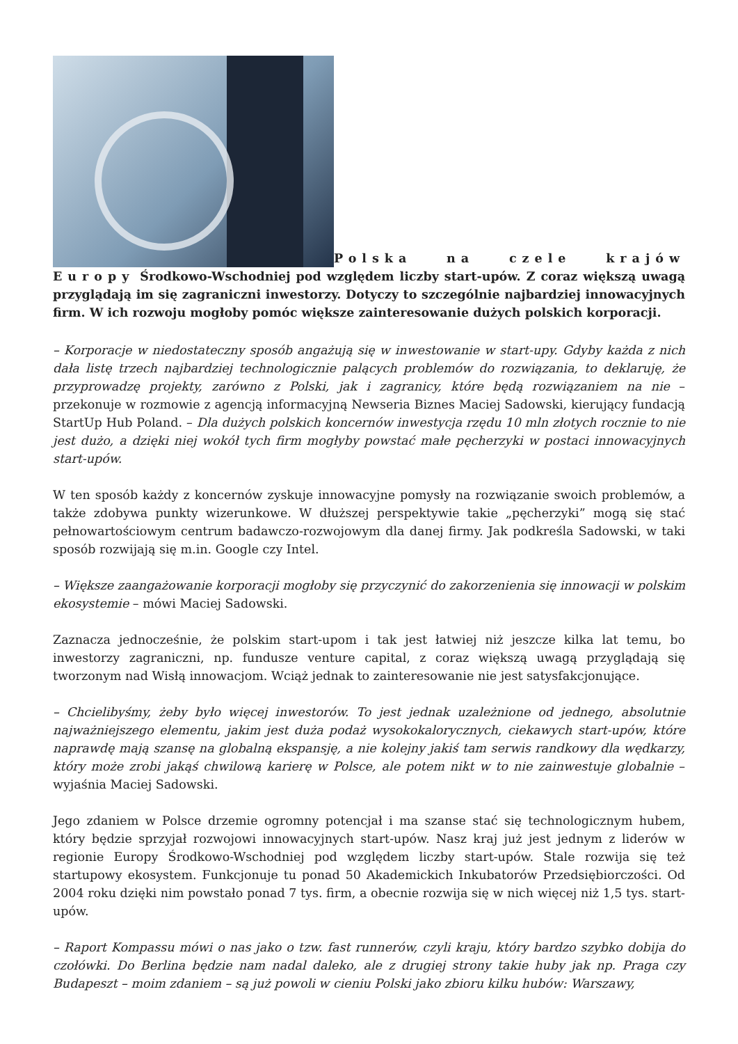Polska na czele krajów Europy Środkowo-Wschodniej pod względem liczby start-upów. Z coraz większą uwagą przyglądają im się zagraniczni inwestorzy. Dotyczy to szczególnie najbardziej innowacyjnych firm. W ich rozwoju mogłoby pomóc większe zainteresowanie dużych polskich korporacji.
– Korporacje w niedostateczny sposób angażują się w inwestowanie w start-upy. Gdyby każda z nich dała listę trzech najbardziej technologicznie palących problemów do rozwiązania, to deklaruję, że przyprowadzę projekty, zarówno z Polski, jak i zagranicy, które będą rozwiązaniem na nie – przekonuje w rozmowie z agencją informacyjną Newseria Biznes Maciej Sadowski, kierujący fundacją StartUp Hub Poland. – Dla dużych polskich koncernów inwestycja rzędu 10 mln złotych rocznie to nie jest dużo, a dzięki niej wokół tych firm mogłyby powstać małe pęcherzyki w postaci innowacyjnych start-upów.
W ten sposób każdy z koncernów zyskuje innowacyjne pomysły na rozwiązanie swoich problemów, a także zdobywa punkty wizerunkowe. W dłuższej perspektywie takie „pęcherzyki” mogą się stać pełnowartościowym centrum badawczo-rozwojowym dla danej firmy. Jak podkreśla Sadowski, w taki sposób rozwijają się m.in. Google czy Intel.
– Większe zaangażowanie korporacji mogłoby się przyczynić do zakorzenienia się innowacji w polskim ekosystemie – mówi Maciej Sadowski.
Zaznacza jednocześnie, że polskim start-upom i tak jest łatwiej niż jeszcze kilka lat temu, bo inwestorzy zagraniczni, np. fundusze venture capital, z coraz większą uwagą przyglądają się tworzonym nad Wisłą innowacjom. Wciąż jednak to zainteresowanie nie jest satysfakcjonujące.
– Chcielibyśmy, żeby było więcej inwestorów. To jest jednak uzależnione od jednego, absolutnie najważniejszego elementu, jakim jest duża podaż wysokokalorycznych, ciekawych start-upów, które naprawdę mają szansę na globalną ekspansję, a nie kolejny jakiś tam serwis randkowy dla wędkarzy, który może zrobi jakąś chwilową karierę w Polsce, ale potem nikt w to nie zainwestuje globalnie – wyjaśnia Maciej Sadowski.
Jego zdaniem w Polsce drzemie ogromny potencjał i ma szanse stać się technologicznym hubem, który będzie sprzyjał rozwojowi innowacyjnych start-upów. Nasz kraj już jest jednym z liderów w regionie Europy Środkowo-Wschodniej pod względem liczby start-upów. Stale rozwija się też startupowy ekosystem. Funkcjonuje tu ponad 50 Akademickich Inkubatorów Przedsiębiorczości. Od 2004 roku dzięki nim powstało ponad 7 tys. firm, a obecnie rozwija się w nich więcej niż 1,5 tys. start-upów.
– Raport Kompassu mówi o nas jako o tzw. fast runnerów, czyli kraju, który bardzo szybko dobija do czołówki. Do Berlina będzie nam nadal daleko, ale z drugiej strony takie huby jak np. Praga czy Budapeszt – moim zdaniem – są już powoli w cieniu Polski jako zbioru kilku hubów: Warszawy,